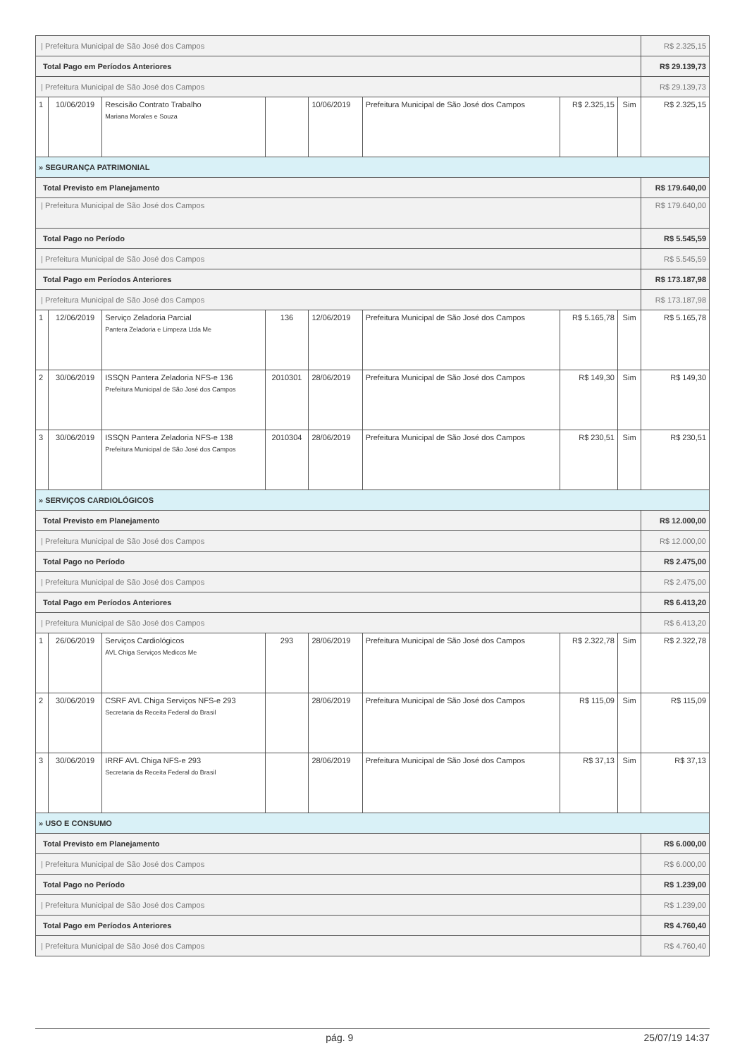| / Prefeitura Municipal de São José dos Campos | | | | | | | | R$ 2.325,15 |
| Total Pago em Períodos Anteriores | | | | | | | | R$ 29.139,73 |
| / Prefeitura Municipal de São José dos Campos | | | | | | | | R$ 29.139,73 |
| 1 | 10/06/2019 | Rescisão Contrato Trabalho Mariana Morales e Souza | | 10/06/2019 | Prefeitura Municipal de São José dos Campos | R$ 2.325,15 | Sim | R$ 2.325,15 |
| » SEGURANÇA PATRIMONIAL | | | | | | | | |
| Total Previsto em Planejamento | | | | | | | | R$ 179.640,00 |
| / Prefeitura Municipal de São José dos Campos | | | | | | | | R$ 179.640,00 |
| Total Pago no Período | | | | | | | | R$ 5.545,59 |
| / Prefeitura Municipal de São José dos Campos | | | | | | | | R$ 5.545,59 |
| Total Pago em Períodos Anteriores | | | | | | | | R$ 173.187,98 |
| / Prefeitura Municipal de São José dos Campos | | | | | | | | R$ 173.187,98 |
| 1 | 12/06/2019 | Serviço Zeladoria Parcial Pantera Zeladoria e Limpeza Ltda Me | 136 | 12/06/2019 | Prefeitura Municipal de São José dos Campos | R$ 5.165,78 | Sim | R$ 5.165,78 |
| 2 | 30/06/2019 | ISSQN Pantera Zeladoria NFS-e 136 Prefeitura Municipal de São José dos Campos | 2010301 | 28/06/2019 | Prefeitura Municipal de São José dos Campos | R$ 149,30 | Sim | R$ 149,30 |
| 3 | 30/06/2019 | ISSQN Pantera Zeladoria NFS-e 138 Prefeitura Municipal de São José dos Campos | 2010304 | 28/06/2019 | Prefeitura Municipal de São José dos Campos | R$ 230,51 | Sim | R$ 230,51 |
| » SERVIÇOS CARDIOLÓGICOS | | | | | | | | |
| Total Previsto em Planejamento | | | | | | | | R$ 12.000,00 |
| / Prefeitura Municipal de São José dos Campos | | | | | | | | R$ 12.000,00 |
| Total Pago no Período | | | | | | | | R$ 2.475,00 |
| / Prefeitura Municipal de São José dos Campos | | | | | | | | R$ 2.475,00 |
| Total Pago em Períodos Anteriores | | | | | | | | R$ 6.413,20 |
| / Prefeitura Municipal de São José dos Campos | | | | | | | | R$ 6.413,20 |
| 1 | 26/06/2019 | Serviços Cardiológicos AVL Chiga Serviços Medicos Me | 293 | 28/06/2019 | Prefeitura Municipal de São José dos Campos | R$ 2.322,78 | Sim | R$ 2.322,78 |
| 2 | 30/06/2019 | CSRF AVL Chiga Serviços NFS-e 293 Secretaria da Receita Federal do Brasil | | 28/06/2019 | Prefeitura Municipal de São José dos Campos | R$ 115,09 | Sim | R$ 115,09 |
| 3 | 30/06/2019 | IRRF AVL Chiga NFS-e 293 Secretaria da Receita Federal do Brasil | | 28/06/2019 | Prefeitura Municipal de São José dos Campos | R$ 37,13 | Sim | R$ 37,13 |
| » USO E CONSUMO | | | | | | | | |
| Total Previsto em Planejamento | | | | | | | | R$ 6.000,00 |
| / Prefeitura Municipal de São José dos Campos | | | | | | | | R$ 6.000,00 |
| Total Pago no Período | | | | | | | | R$ 1.239,00 |
| / Prefeitura Municipal de São José dos Campos | | | | | | | | R$ 1.239,00 |
| Total Pago em Períodos Anteriores | | | | | | | | R$ 4.760,40 |
| / Prefeitura Municipal de São José dos Campos | | | | | | | | R$ 4.760,40 |
pág. 9 25/07/19 14:37